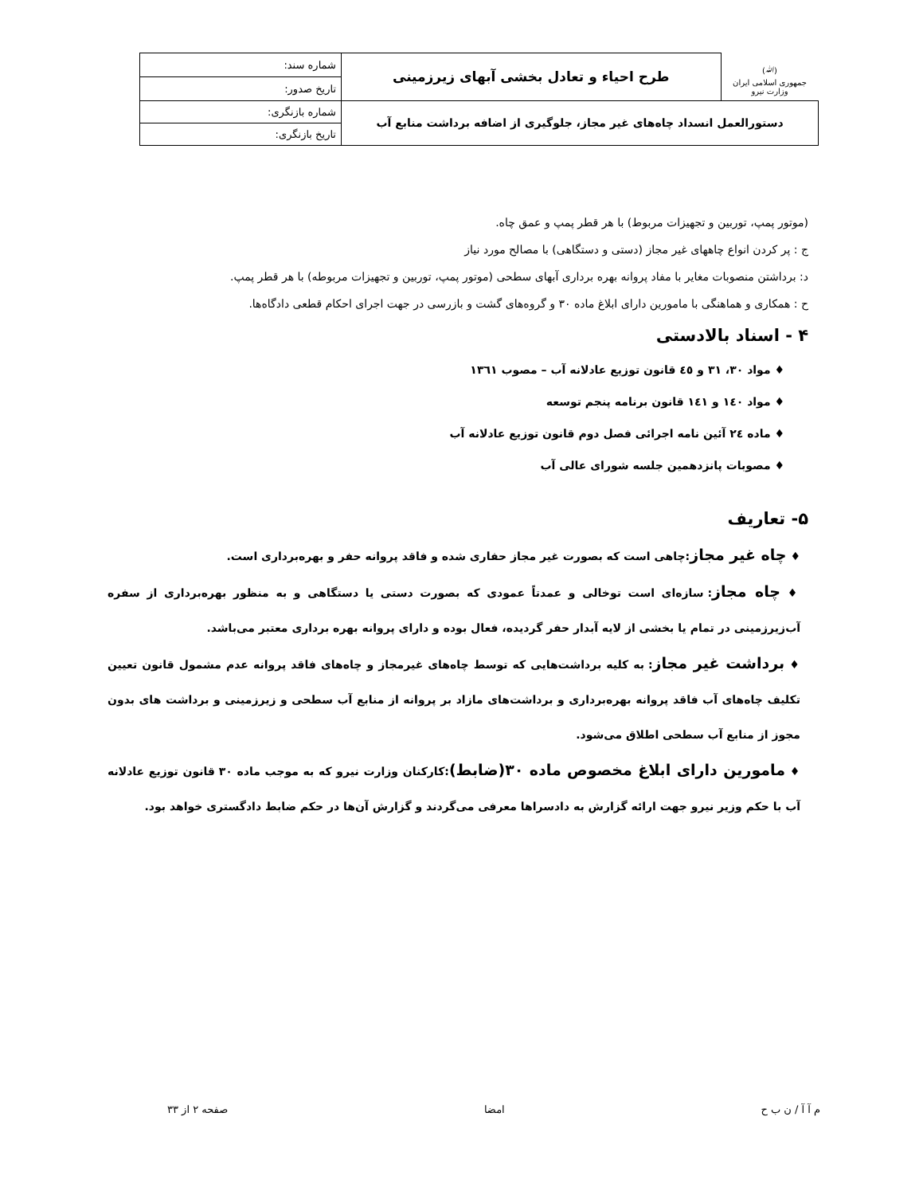| (ﷲ) جمهوری اسلامی ایران وزارت نیرو | طرح احیاء و تعادل بخشی آبهای زیرزمینی | شماره سند: |
| | | تاریخ صدور: |
| دستورالعمل انسداد چاه‌های غیر مجاز، جلوگیری از اضافه برداشت منابع آب | | شماره بازنگری: |
| | | تاریخ بازنگری: |
(موتور پمپ، توربین و تجهیزات مربوط) با هر قطر پمپ و عمق چاه.
ج : پر کردن انواع چاههای غیر مجاز (دستی و دستگاهی) با مصالح مورد نیاز
د: برداشتن منصوبات مغایر با مفاد پروانه بهره برداری آبهای سطحی (موتور پمپ، توربین و تجهیزات مربوطه) با هر قطر پمپ.
ح : همکاری و هماهنگی با مامورین دارای ابلاغ ماده ۳۰ و گروه‌های گشت و بازرسی در جهت اجرای احکام قطعی دادگاه‌ها.
۴ - اسناد بالادستی
♦ مواد ۳۰، ۳۱ و ٤٥ قانون توزیع عادلانه آب – مصوب ١٣٦١
♦ مواد ١٤٠ و ١٤١ قانون برنامه پنجم توسعه
♦ ماده ٢٤ آئین نامه اجرائی فصل دوم قانون توزیع عادلانه آب
♦ مصوبات پانزدهمین جلسه شورای عالی آب
۵- تعاریف
♦ چاه غیر مجاز:چاهی است که بصورت غیر مجاز حفاری شده و فاقد پروانه حفر و بهره‌برداری است.
♦ چاه مجاز: سازه‌ای است توخالی و عمدتاً عمودی که بصورت دستی یا دستگاهی و به منظور بهره‌برداری از سفره آب‌زیرزمینی در تمام یا بخشی از لایه آبدار حفر گردیده، فعال بوده و دارای پروانه بهره برداری معتبر می‌باشد.
♦ برداشت غیر مجاز: به کلیه برداشت‌هایی که توسط چاه‌های غیرمجاز و چاه‌های فاقد پروانه عدم مشمول قانون تعیین تکلیف چاه‌های آب فاقد پروانه بهره‌برداری و برداشت‌های مازاد بر پروانه از منابع آب سطحی و زیرزمینی و برداشت های بدون مجوز از منابع آب سطحی اطلاق می‌شود.
♦ مامورین دارای ابلاغ مخصوص ماده ۳۰(ضابط):کارکنان وزارت نیرو که به موجب ماده ۳۰ قانون توزیع عادلانه آب با حکم وزیر نیرو جهت ارائه گزارش به دادسراها معرفی می‌گردند و گزارش آن‌ها در حکم ضابط دادگستری خواهد بود.
م آ آ / ن ب ح امضا صفحه ۲ از ۳۳